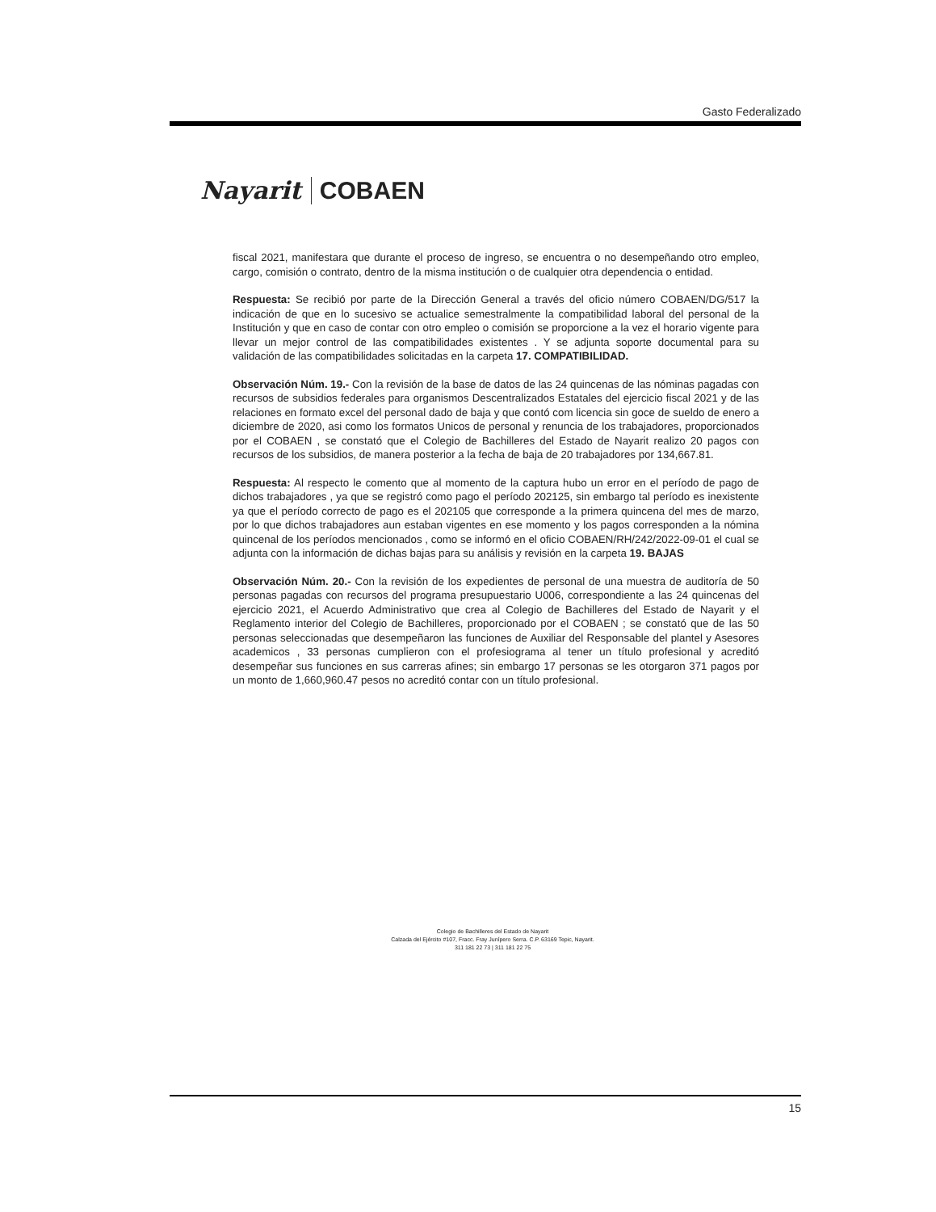Gasto Federalizado
Nayarit COBAEN
fiscal 2021, manifestara que durante el proceso de ingreso, se encuentra o no desempeñando otro empleo, cargo, comisión o contrato, dentro de la misma institución o de cualquier otra dependencia o entidad.
Respuesta: Se recibió por parte de la Dirección General a través del oficio número COBAEN/DG/517 la indicación de que en lo sucesivo se actualice semestralmente la compatibilidad laboral del personal de la Institución y que en caso de contar con otro empleo o comisión se proporcione a la vez el horario vigente para llevar un mejor control de las compatibilidades existentes . Y se adjunta soporte documental para su validación de las compatibilidades solicitadas en la carpeta 17. COMPATIBILIDAD.
Observación Núm. 19.- Con la revisión de la base de datos de las 24 quincenas de las nóminas pagadas con recursos de subsidios federales para organismos Descentralizados Estatales del ejercicio fiscal 2021 y de las relaciones en formato excel del personal dado de baja y que contó com licencia sin goce de sueldo de enero a diciembre de 2020, asi como los formatos Unicos de personal y renuncia de los trabajadores, proporcionados por el COBAEN , se constató que el Colegio de Bachilleres del Estado de Nayarit realizo 20 pagos con recursos de los subsidios, de manera posterior a la fecha de baja de 20 trabajadores por 134,667.81.
Respuesta: Al respecto le comento que al momento de la captura hubo un error en el período de pago de dichos trabajadores , ya que se registró como pago el período 202125, sin embargo tal período es inexistente ya que el período correcto de pago es el 202105 que corresponde a la primera quincena del mes de marzo, por lo que dichos trabajadores aun estaban vigentes en ese momento y los pagos corresponden a la nómina quincenal de los períodos mencionados , como se informó en el oficio COBAEN/RH/242/2022-09-01 el cual se adjunta con la información de dichas bajas para su análisis y revisión en la carpeta 19. BAJAS
Observación Núm. 20.- Con la revisión de los expedientes de personal de una muestra de auditoría de 50 personas pagadas con recursos del programa presupuestario U006, correspondiente a las 24 quincenas del ejercicio 2021, el Acuerdo Administrativo que crea al Colegio de Bachilleres del Estado de Nayarit y el Reglamento interior del Colegio de Bachilleres, proporcionado por el COBAEN ; se constató que de las 50 personas seleccionadas que desempeñaron las funciones de Auxiliar del Responsable del plantel y Asesores academicos , 33 personas cumplieron con el profesiograma al tener un título profesional y acreditó desempeñar sus funciones en sus carreras afines; sin embargo 17 personas se les otorgaron 371 pagos por un monto de 1,660,960.47 pesos no acreditó contar con un título profesional.
Colegio de Bachilleres del Estado de Nayarit
Calzada del Ejército #107, Fracc. Fray Junípero Serra. C.P. 63169 Tepic, Nayarit.
311 181 22 73 | 311 181 22 75
15